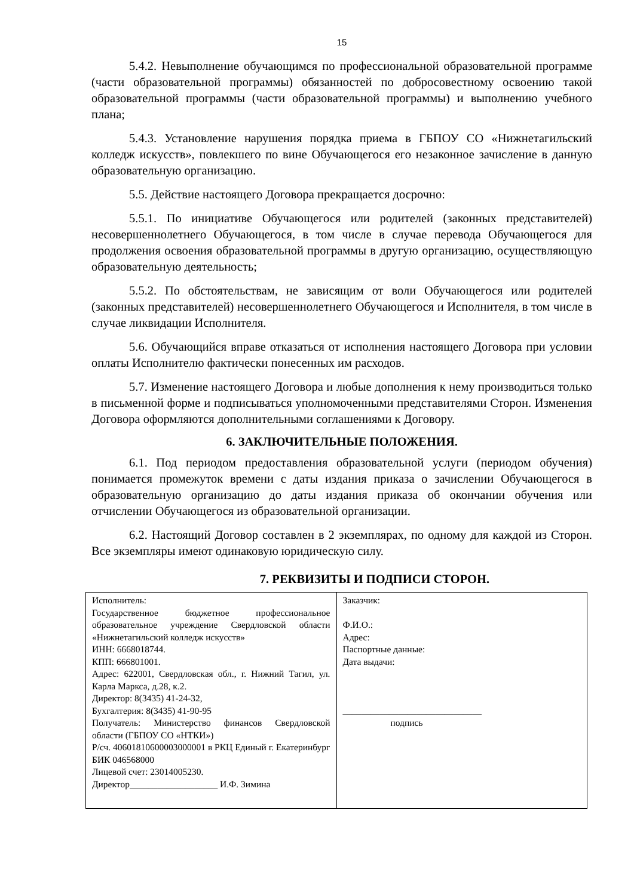15
5.4.2. Невыполнение обучающимся по профессиональной образовательной программе (части образовательной программы) обязанностей по добросовестному освоению такой образовательной программы (части образовательной программы) и выполнению учебного плана;
5.4.3. Установление нарушения порядка приема в ГБПОУ СО «Нижнетагильский колледж искусств», повлекшего по вине Обучающегося его незаконное зачисление в данную образовательную организацию.
5.5. Действие настоящего Договора прекращается досрочно:
5.5.1. По инициативе Обучающегося или родителей (законных представителей) несовершеннолетнего Обучающегося, в том числе в случае перевода Обучающегося для продолжения освоения образовательной программы в другую организацию, осуществляющую образовательную деятельность;
5.5.2. По обстоятельствам, не зависящим от воли Обучающегося или родителей (законных представителей) несовершеннолетнего Обучающегося и Исполнителя, в том числе в случае ликвидации Исполнителя.
5.6. Обучающийся вправе отказаться от исполнения настоящего Договора при условии оплаты Исполнителю фактически понесенных им расходов.
5.7. Изменение настоящего Договора и любые дополнения к нему производиться только в письменной форме и подписываться уполномоченными представителями Сторон. Изменения Договора оформляются дополнительными соглашениями к Договору.
6. ЗАКЛЮЧИТЕЛЬНЫЕ ПОЛОЖЕНИЯ.
6.1. Под периодом предоставления образовательной услуги (периодом обучения) понимается промежуток времени с даты издания приказа о зачислении Обучающегося в образовательную организацию до даты издания приказа об окончании обучения или отчислении Обучающегося из образовательной организации.
6.2. Настоящий Договор составлен в 2 экземплярах, по одному для каждой из Сторон. Все экземпляры имеют одинаковую юридическую силу.
7. РЕКВИЗИТЫ И ПОДПИСИ СТОРОН.
| Исполнитель: Государственное бюджетное профессиональное образовательное учреждение Свердловской области «Нижнетагильский колледж искусств» ИНН: 6668018744. КПП: 666801001. Адрес: 622001, Свердловская обл., г. Нижний Тагил, ул. Карла Маркса, д.28, к.2. Директор: 8(3435) 41-24-32, Бухгалтерия: 8(3435) 41-90-95 Получатель: Министерство финансов Свердловской области (ГБПОУ СО «НТКИ») Р/сч. 40601810600003000001 в РКЦ Единый г. Екатеринбург БИК 046568000 Лицевой счет: 23014005230. Директор___________________ И.Ф. Зимина | Заказчик: Ф.И.О.: Адрес: Паспортные данные: Дата выдачи: ______________________________ подпись |